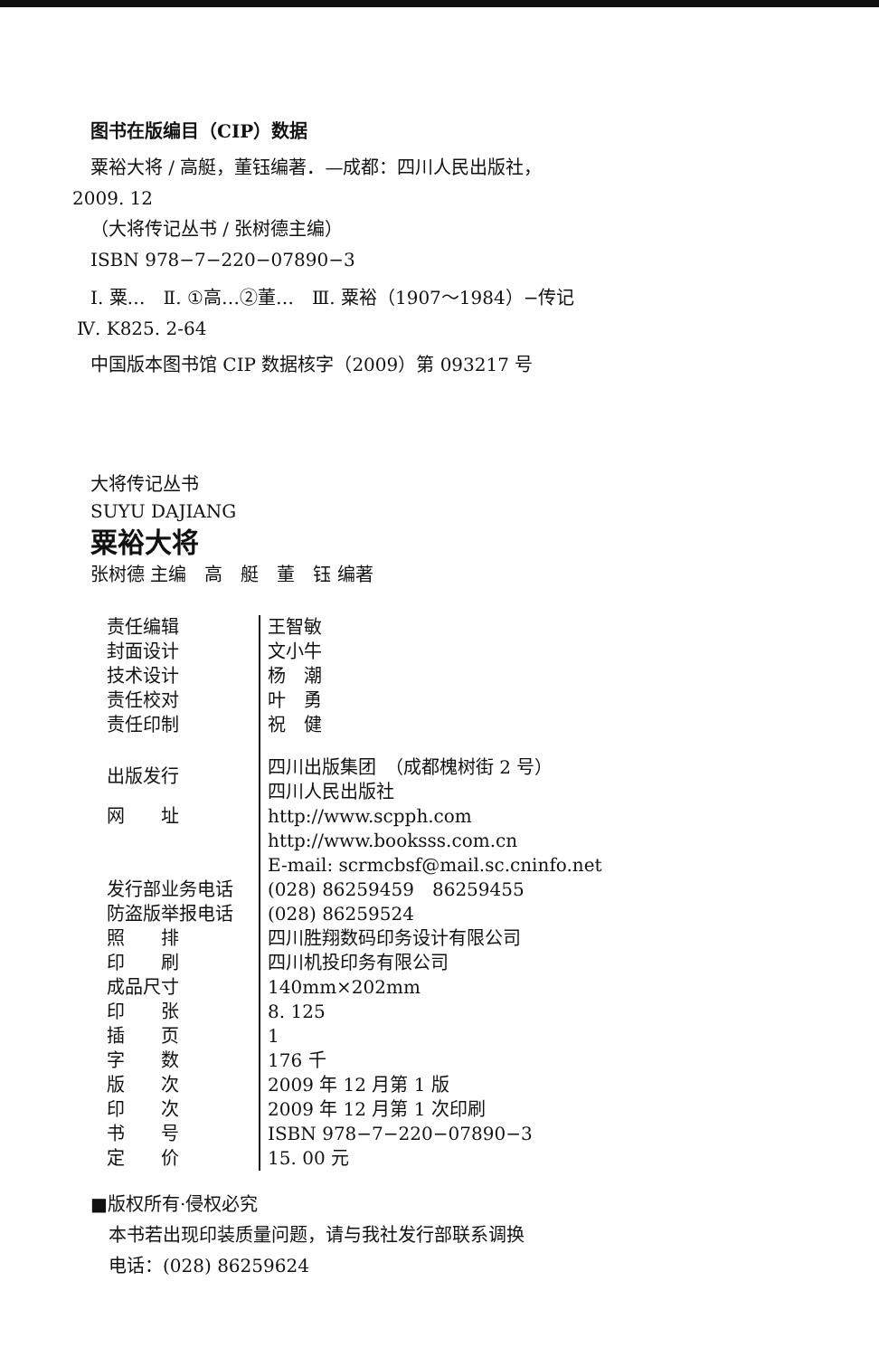图书在版编目（CIP）数据
粟裕大将 / 高艇，董钰编著．—成都：四川人民出版社，
2009. 12
（大将传记丛书 / 张树德主编）
ISBN 978−7−220−07890−3
Ⅰ. 粟…　Ⅱ. ①高…②董…　Ⅲ. 粟裕（1907～1984）−传记
Ⅳ. K825. 2-64
中国版本图书馆 CIP 数据核字（2009）第 093217 号
大将传记丛书
SUYU DAJIANG
粟裕大将
张树德 主编　高　艇　董　钰 编著
| 责任编辑 | 王智敏 |
| 封面设计 | 文小牛 |
| 技术设计 | 杨 潮 |
| 责任校对 | 叶 勇 |
| 责任印制 | 祝 健 |
| 出版发行 | 四川出版集团 （成都槐树街 2 号） 四川人民出版社 |
| 网 址 | http://www.scpph.com http://www.booksss.com.cn E-mail: scrmcbsf@mail.sc.cninfo.net |
| 发行部业务电话 | (028) 86259459 86259455 |
| 防盗版举报电话 | (028) 86259524 |
| 照 排 | 四川胜翔数码印务设计有限公司 |
| 印 刷 | 四川机投印务有限公司 |
| 成品尺寸 | 140mm×202mm |
| 印 张 | 8. 125 |
| 插 页 | 1 |
| 字 数 | 176 千 |
| 版 次 | 2009 年 12 月第 1 版 |
| 印 次 | 2009 年 12 月第 1 次印刷 |
| 书 号 | ISBN 978−7−220−07890−3 |
| 定 价 | 15. 00 元 |
■版权所有·侵权必究
本书若出现印装质量问题，请与我社发行部联系调换
电话：(028) 86259624